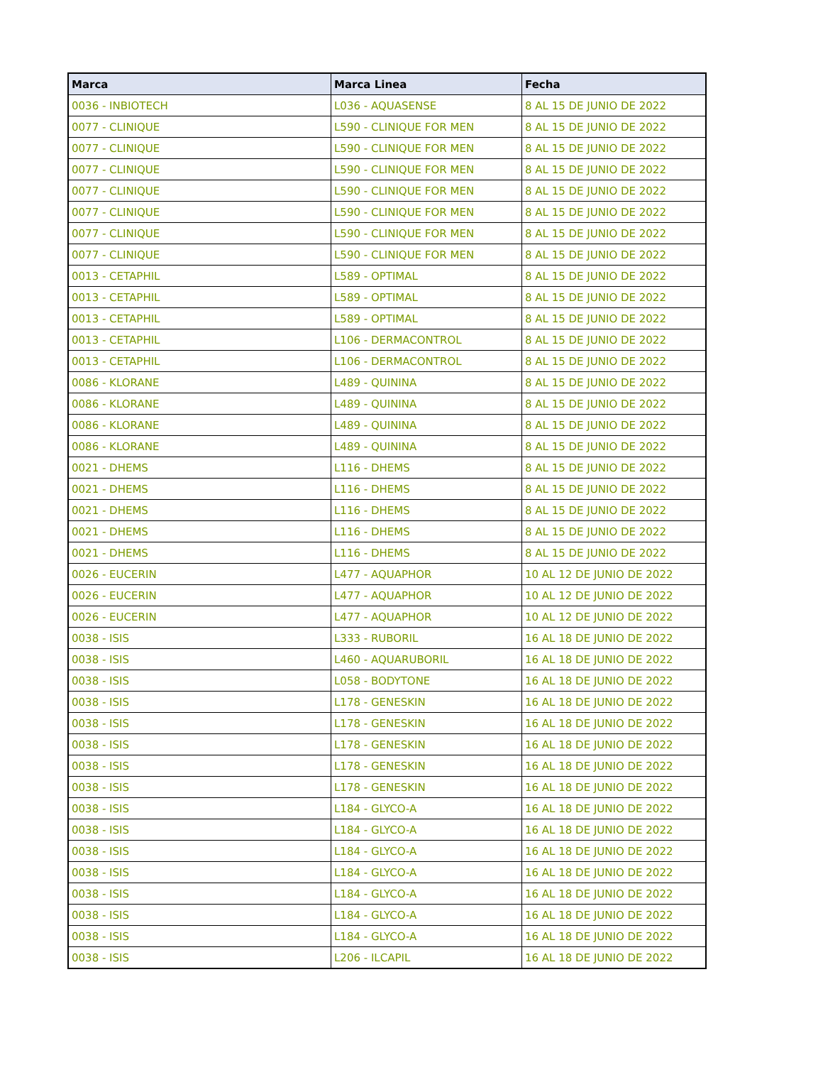| Marca | Marca Linea | Fecha |
| --- | --- | --- |
| 0036 - INBIOTECH | L036 - AQUASENSE | 8 AL 15 DE JUNIO DE 2022 |
| 0077 - CLINIQUE | L590 - CLINIQUE FOR MEN | 8 AL 15 DE JUNIO DE 2022 |
| 0077 - CLINIQUE | L590 - CLINIQUE FOR MEN | 8 AL 15 DE JUNIO DE 2022 |
| 0077 - CLINIQUE | L590 - CLINIQUE FOR MEN | 8 AL 15 DE JUNIO DE 2022 |
| 0077 - CLINIQUE | L590 - CLINIQUE FOR MEN | 8 AL 15 DE JUNIO DE 2022 |
| 0077 - CLINIQUE | L590 - CLINIQUE FOR MEN | 8 AL 15 DE JUNIO DE 2022 |
| 0077 - CLINIQUE | L590 - CLINIQUE FOR MEN | 8 AL 15 DE JUNIO DE 2022 |
| 0077 - CLINIQUE | L590 - CLINIQUE FOR MEN | 8 AL 15 DE JUNIO DE 2022 |
| 0013 - CETAPHIL | L589 - OPTIMAL | 8 AL 15 DE JUNIO DE 2022 |
| 0013 - CETAPHIL | L589 - OPTIMAL | 8 AL 15 DE JUNIO DE 2022 |
| 0013 - CETAPHIL | L589 - OPTIMAL | 8 AL 15 DE JUNIO DE 2022 |
| 0013 - CETAPHIL | L106 - DERMACONTROL | 8 AL 15 DE JUNIO DE 2022 |
| 0013 - CETAPHIL | L106 - DERMACONTROL | 8 AL 15 DE JUNIO DE 2022 |
| 0086 - KLORANE | L489 - QUININA | 8 AL 15 DE JUNIO DE 2022 |
| 0086 - KLORANE | L489 - QUININA | 8 AL 15 DE JUNIO DE 2022 |
| 0086 - KLORANE | L489 - QUININA | 8 AL 15 DE JUNIO DE 2022 |
| 0086 - KLORANE | L489 - QUININA | 8 AL 15 DE JUNIO DE 2022 |
| 0021 - DHEMS | L116 - DHEMS | 8 AL 15 DE JUNIO DE 2022 |
| 0021 - DHEMS | L116 - DHEMS | 8 AL 15 DE JUNIO DE 2022 |
| 0021 - DHEMS | L116 - DHEMS | 8 AL 15 DE JUNIO DE 2022 |
| 0021 - DHEMS | L116 - DHEMS | 8 AL 15 DE JUNIO DE 2022 |
| 0021 - DHEMS | L116 - DHEMS | 8 AL 15 DE JUNIO DE 2022 |
| 0026 - EUCERIN | L477 - AQUAPHOR | 10 AL 12 DE JUNIO DE 2022 |
| 0026 - EUCERIN | L477 - AQUAPHOR | 10 AL 12 DE JUNIO DE 2022 |
| 0026 - EUCERIN | L477 - AQUAPHOR | 10 AL 12 DE JUNIO DE 2022 |
| 0038 - ISIS | L333 - RUBORIL | 16 AL 18 DE JUNIO DE 2022 |
| 0038 - ISIS | L460 - AQUARUBORIL | 16 AL 18 DE JUNIO DE 2022 |
| 0038 - ISIS | L058 - BODYTONE | 16 AL 18 DE JUNIO DE 2022 |
| 0038 - ISIS | L178 - GENESKIN | 16 AL 18 DE JUNIO DE 2022 |
| 0038 - ISIS | L178 - GENESKIN | 16 AL 18 DE JUNIO DE 2022 |
| 0038 - ISIS | L178 - GENESKIN | 16 AL 18 DE JUNIO DE 2022 |
| 0038 - ISIS | L178 - GENESKIN | 16 AL 18 DE JUNIO DE 2022 |
| 0038 - ISIS | L178 - GENESKIN | 16 AL 18 DE JUNIO DE 2022 |
| 0038 - ISIS | L184 - GLYCO-A | 16 AL 18 DE JUNIO DE 2022 |
| 0038 - ISIS | L184 - GLYCO-A | 16 AL 18 DE JUNIO DE 2022 |
| 0038 - ISIS | L184 - GLYCO-A | 16 AL 18 DE JUNIO DE 2022 |
| 0038 - ISIS | L184 - GLYCO-A | 16 AL 18 DE JUNIO DE 2022 |
| 0038 - ISIS | L184 - GLYCO-A | 16 AL 18 DE JUNIO DE 2022 |
| 0038 - ISIS | L184 - GLYCO-A | 16 AL 18 DE JUNIO DE 2022 |
| 0038 - ISIS | L184 - GLYCO-A | 16 AL 18 DE JUNIO DE 2022 |
| 0038 - ISIS | L206 - ILCAPIL | 16 AL 18 DE JUNIO DE 2022 |